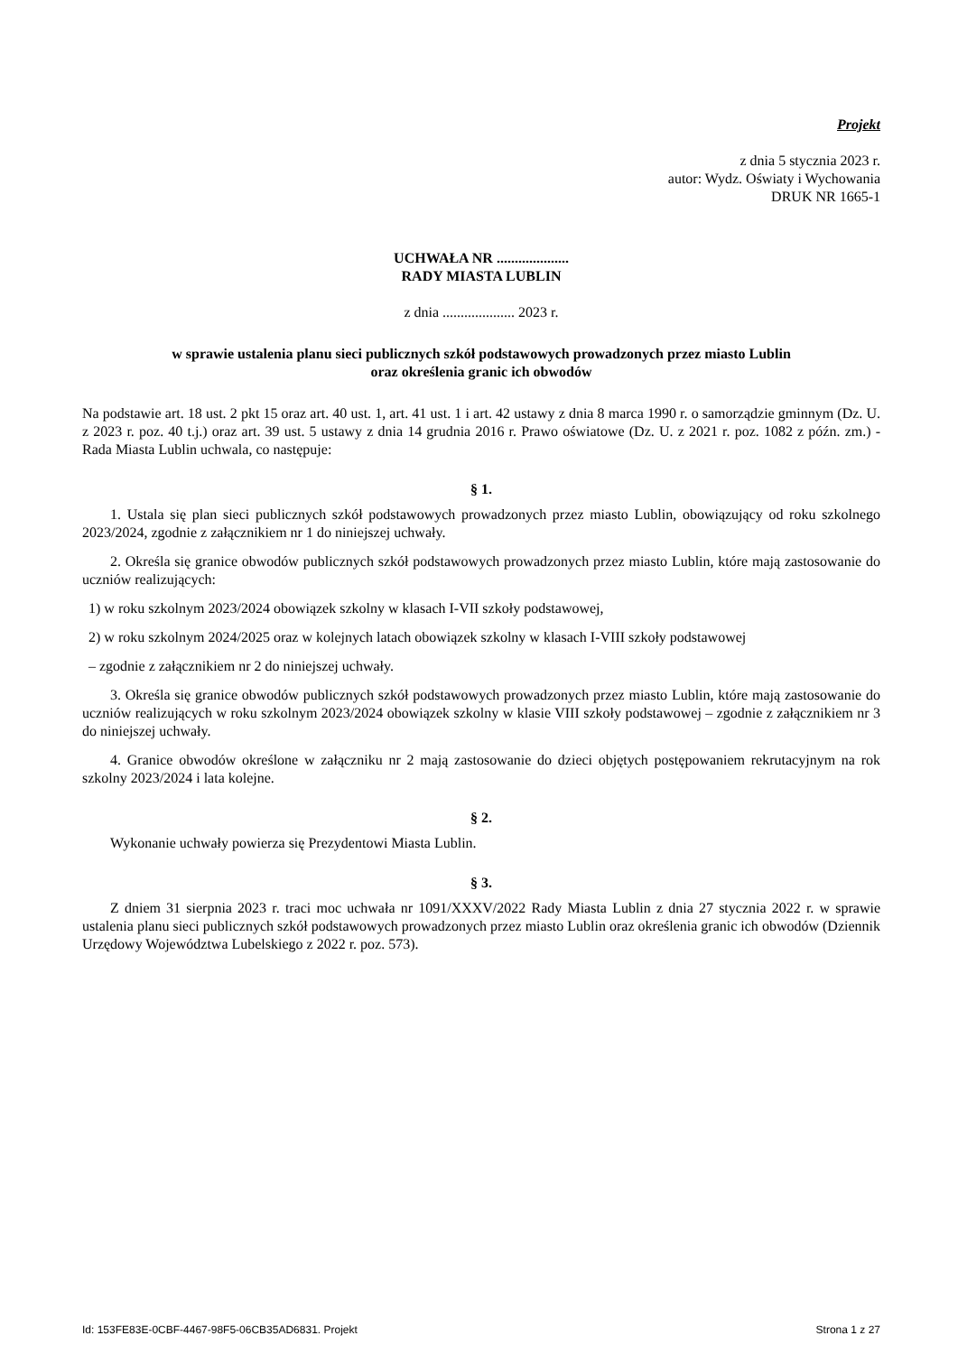Projekt
z dnia 5 stycznia 2023 r.
autor: Wydz. Oświaty i Wychowania
DRUK NR 1665-1
UCHWAŁA NR ....................
RADY MIASTA LUBLIN
z dnia .................... 2023 r.
w sprawie ustalenia planu sieci publicznych szkół podstawowych prowadzonych przez miasto Lublin
oraz określenia granic ich obwodów
Na podstawie art. 18 ust. 2 pkt 15 oraz art. 40 ust. 1, art. 41 ust. 1 i art. 42 ustawy z dnia 8 marca 1990 r. o samorządzie gminnym (Dz. U. z 2023 r. poz. 40 t.j.) oraz art. 39 ust. 5 ustawy z dnia 14 grudnia 2016 r. Prawo oświatowe (Dz. U. z 2021 r. poz. 1082 z późn. zm.) - Rada Miasta Lublin uchwala, co następuje:
§ 1.
1. Ustala się plan sieci publicznych szkół podstawowych prowadzonych przez miasto Lublin, obowiązujący od roku szkolnego 2023/2024, zgodnie z załącznikiem nr 1 do niniejszej uchwały.
2. Określa się granice obwodów publicznych szkół podstawowych prowadzonych przez miasto Lublin, które mają zastosowanie do uczniów realizujących:
1) w roku szkolnym 2023/2024 obowiązek szkolny w klasach I-VII szkoły podstawowej,
2) w roku szkolnym 2024/2025 oraz w kolejnych latach obowiązek szkolny w klasach I-VIII szkoły podstawowej
– zgodnie z załącznikiem nr 2 do niniejszej uchwały.
3. Określa się granice obwodów publicznych szkół podstawowych prowadzonych przez miasto Lublin, które mają zastosowanie do uczniów realizujących w roku szkolnym 2023/2024 obowiązek szkolny w klasie VIII szkoły podstawowej – zgodnie z załącznikiem nr 3 do niniejszej uchwały.
4. Granice obwodów określone w załączniku nr 2 mają zastosowanie do dzieci objętych postępowaniem rekrutacyjnym na rok szkolny 2023/2024 i lata kolejne.
§ 2.
Wykonanie uchwały powierza się Prezydentowi Miasta Lublin.
§ 3.
Z dniem 31 sierpnia 2023 r. traci moc uchwała nr 1091/XXXV/2022 Rady Miasta Lublin z dnia 27 stycznia 2022 r. w sprawie ustalenia planu sieci publicznych szkół podstawowych prowadzonych przez miasto Lublin oraz określenia granic ich obwodów (Dziennik Urzędowy Województwa Lubelskiego z 2022 r. poz. 573).
Id: 153FE83E-0CBF-4467-98F5-06CB35AD6831. Projekt Strona 1 z 27